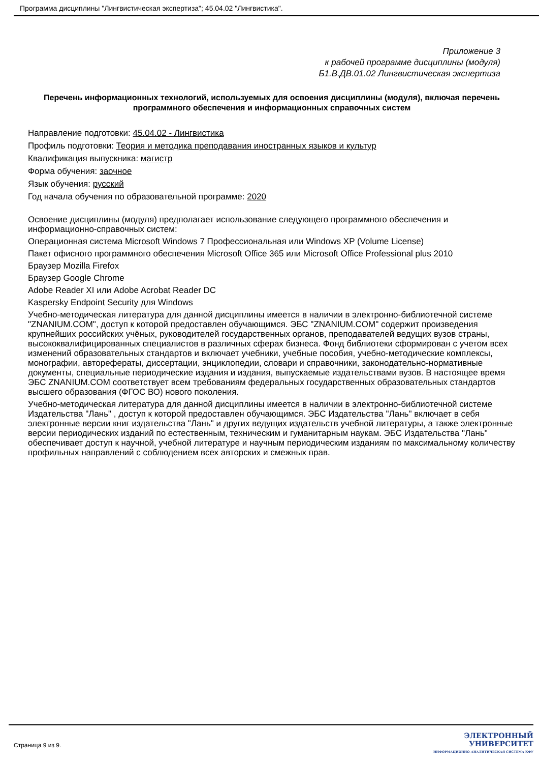Программа дисциплины "Лингвистическая экспертиза"; 45.04.02 "Лингвистика".
Приложение 3
к рабочей программе дисциплины (модуля)
Б1.В.ДВ.01.02 Лингвистическая экспертиза
Перечень информационных технологий, используемых для освоения дисциплины (модуля), включая перечень программного обеспечения и информационных справочных систем
Направление подготовки: 45.04.02 - Лингвистика
Профиль подготовки: Теория и методика преподавания иностранных языков и культур
Квалификация выпускника: магистр
Форма обучения: заочное
Язык обучения: русский
Год начала обучения по образовательной программе: 2020
Освоение дисциплины (модуля) предполагает использование следующего программного обеспечения и информационно-справочных систем:
Операционная система Microsoft Windows 7 Профессиональная или Windows XP (Volume License)
Пакет офисного программного обеспечения Microsoft Office 365 или Microsoft Office Professional plus 2010
Браузер Mozilla Firefox
Браузер Google Chrome
Adobe Reader XI или Adobe Acrobat Reader DC
Kaspersky Endpoint Security для Windows
Учебно-методическая литература для данной дисциплины имеется в наличии в электронно-библиотечной системе "ZNANIUM.COM", доступ к которой предоставлен обучающимся. ЭБС "ZNANIUM.COM" содержит произведения крупнейших российских учёных, руководителей государственных органов, преподавателей ведущих вузов страны, высококвалифицированных специалистов в различных сферах бизнеса. Фонд библиотеки сформирован с учетом всех изменений образовательных стандартов и включает учебники, учебные пособия, учебно-методические комплексы, монографии, авторефераты, диссертации, энциклопедии, словари и справочники, законодательно-нормативные документы, специальные периодические издания и издания, выпускаемые издательствами вузов. В настоящее время ЭБС ZNANIUM.COM соответствует всем требованиям федеральных государственных образовательных стандартов высшего образования (ФГОС ВО) нового поколения.
Учебно-методическая литература для данной дисциплины имеется в наличии в электронно-библиотечной системе Издательства "Лань" , доступ к которой предоставлен обучающимся. ЭБС Издательства "Лань" включает в себя электронные версии книг издательства "Лань" и других ведущих издательств учебной литературы, а также электронные версии периодических изданий по естественным, техническим и гуманитарным наукам. ЭБС Издательства "Лань" обеспечивает доступ к научной, учебной литературе и научным периодическим изданиям по максимальному количеству профильных направлений с соблюдением всех авторских и смежных прав.
Страница 9 из 9.
ЭЛЕКТРОННЫЙ
УНИВЕРСИТЕТ
ИНФОРМАЦИОННО-АНАЛИТИЧЕСКАЯ СИСТЕМА КФУ